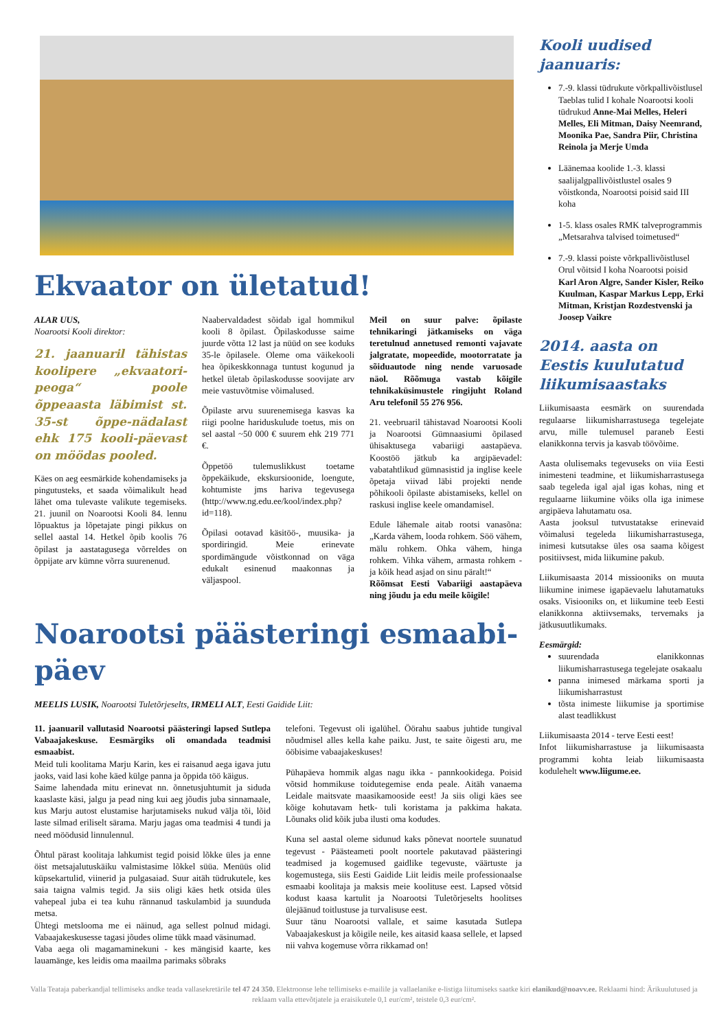Ekvaator on ületatud!
ALAR UUS,
Noarootsi Kooli direktor:
21. jaanuaril tähistas koolipere „ekvaatori-peoga“ poole õppeaasta läbimist st. 35-st õppe-nädalast ehk 175 kooli-päevast on möödas pooled.
Käes on aeg eesmärkide kohendamiseks ja pingutusteks, et saada võimalikult head lähet oma tulevaste valikute tegemiseks. 21. juunil on Noarootsi Kooli 84. lennu lõpuaktus ja lõpetajate pingi pikkus on sellel aastal 14. Hetkel õpib koolis 76 õpilast ja aastatagusega võrreldes on õppijate arv kümne võrra suurenenud.
Naabervaldadest sõidab igal hommikul kooli 8 õpilast. Õpilaskodusse saime juurde võtta 12 last ja nüüd on see koduks 35-le õpilasele. Oleme oma väikekooli hea õpikeskkonnaga tuntust kogunud ja hetkel ületab õpilaskodusse soovijate arv meie vastuvõtmise võimalused.
Õpilaste arvu suurenemisega kasvas ka riigi poolne hariduskulude toetus, mis on sel aastal ~50 000 € suurem ehk 219 771 €.
Õppetöö tulemuslikkust toetame õppekäikude, ekskursioonide, loengute, kohtumiste jms hariva tegevusega (http://www.ng.edu.ee/kool/index.php?id=118).
Õpilasi ootavad käsitöö-, muusika- ja spordiringid. Meie erinevate spordimängude võistkonnad on väga edukalt esinenud maakonnas ja väljaspool.
Meil on suur palve: õpilaste tehnikaringi jätkamiseks on väga teretulnud annetused remonti vajavate jalgratate, mopeedide, mootorratate ja sõiduautode ning nende varuosade näol. Rõõmuga vastab kõigile tehnikaküsimustele ringijuht Roland Aru telefonil 55 276 956.
21. veebruaril tähistavad Noarootsi Kooli ja Noarootsi Gümnaasiumi õpilased ühisaktusega vabariigi aastapäeva. Koostöö jätkub ka argipäevadel: vabatahtlikud gümnasistid ja inglise keele õpetaja viivad läbi projekti nende põhikooli õpilaste abistamiseks, kellel on raskusi inglise keele omandamisel.
Edule lähemale aitab rootsi vanasõna: „Karda vähem, looda rohkem. Söö vähem, mälu rohkem. Ohka vähem, hinga rohkem. Vihka vähem, armasta rohkem - ja kõik head asjad on sinu päralt!“
Rõõmsat Eesti Vabariigi aastapäeva ning jõudu ja edu meile kõigile!
Noarootsi päästeringi esmaabi-päev
MEELIS LUSIK, Noarootsi Tuletõrjeselts, IRMELI ALT, Eesti Gaidide Liit:
11. jaanuaril vallutasid Noarootsi päästeringi lapsed Sutlepa Vabaajakeskuse. Eesmärgiks oli omandada teadmisi esmaabist.
Meid tuli koolitama Marju Karin, kes ei raisanud aega igava jutu jaoks, vaid lasi kohe käed külge panna ja õppida töö käigus.
Saime lahendada mitu erinevat nn. õnnetusjuhtumit ja siduda kaaslaste käsi, jalgu ja pead ning kui aeg jõudis juba sinnamaale, kus Marju autost elustamise harjutamiseks nukud välja tõi, lõid laste silmad eriliselt särama. Marju jagas oma teadmisi 4 tundi ja need möödusid linnulennul.
Õhtul pärast koolitaja lahkumist tegid poisid lõkke üles ja enne öist metsajalutuskäiku valmistasime lõkkel süüa. Menüüs olid küpsekartulid, viinerid ja pulgasaiad. Suur aitäh tüdrukutele, kes saia taigna valmis tegid. Ja siis oligi käes hetk otsida üles vahepeal juba ei tea kuhu rännanud taskulambid ja suunduda metsa.
Ühtegi metslooma me ei näinud, aga sellest polnud midagi. Vabaajakeskusesse tagasi jõudes olime tükk maad väsinumad.
Vaba aega oli magamaminekuni - kes mängisid kaarte, kes lauamänge, kes leidis oma maailma parimaks sõbraks
telefoni. Tegevust oli igalühel. Öörahu saabus juhtide tungival nõudmisel alles kella kahe paiku. Just, te saite õigesti aru, me ööbisime vabaajakeskuses!
Pühapäeva hommik algas nagu ikka - pannkookidega. Poisid võtsid hommikuse toidutegemise enda peale. Aitäh vanaema Leidale maitsvate maasikamooside eest! Ja siis oligi käes see kõige kohutavam hetk- tuli koristama ja pakkima hakata. Lõunaks olid kõik juba ilusti oma kodudes.
Kuna sel aastal oleme sidunud kaks põnevat noortele suunatud tegevust - Päästeameti poolt noortele pakutavad päästeringi teadmised ja kogemused gaidlike tegevuste, väärtuste ja kogemustega, siis Eesti Gaidide Liit leidis meile professionaalse esmaabi koolitaja ja maksis meie koolituse eest. Lapsed võtsid kodust kaasa kartulit ja Noarootsi Tuletõrjeselts hoolitses ülejäänud toitlustuse ja turvalisuse eest.
Suur tänu Noarootsi vallale, et saime kasutada Sutlepa Vabaajakeskust ja kõigile neile, kes aitasid kaasa sellele, et lapsed nii vahva kogemuse võrra rikkamad on!
Kooli uudised jaanuaris:
7.-9. klassi tüdrukute võrkpallivõistlusel Taeblas tulid I kohale Noarootsi kooli tüdrukud Anne-Mai Melles, Heleri Melles, Eli Mitman, Daisy Neemrand, Moonika Pae, Sandra Piir, Christina Reinola ja Merje Umda
Läänemaa koolide 1.-3. klassi saalijalgpallivõistlustel osales 9 võistkonda, Noarootsi poisid said III koha
1-5. klass osales RMK talveprogrammis „Metsarahva talvised toimetused“
7.-9. klassi poiste võrkpallivõistlusel Orul võitsid I koha Noarootsi poisid Karl Aron Algre, Sander Kisler, Reiko Kuulman, Kaspar Markus Lepp, Erki Mitman, Kristjan Rozdestvenski ja Joosep Vaikre
2014. aasta on Eestis kuulutatud liikumisaastaks
Liikumisaasta eesmärk on suurendada regulaarse liikumisharrastusega tegelejate arvu, mille tulemusel paraneb Eesti elanikkonna tervis ja kasvab töövõime.
Aasta olulisemaks tegevuseks on viia Eesti inimesteni teadmine, et liikumisharrastusega saab tegeleda igal ajal igas kohas, ning et regulaarne liikumine võiks olla iga inimese argipäeva lahutamatu osa.
Aasta jooksul tutvustatakse erinevaid võimalusi tegeleda liikumisharrastusega, inimesi kutsutakse üles osa saama kõigest positiivsest, mida liikumine pakub.
Liikumisaasta 2014 missiooniks on muuta liikumine inimese igapäevaelu lahutamatuks osaks. Visiooniks on, et liikumine teeb Eesti elanikkonna aktiivsemaks, tervemaks ja jätkusuutlikumaks.
Eesmärgid:
suurendada elanikkonnas liikumisharrastusega tegelejate osakaalu
panna inimesed märkama sporti ja liikumisharrastust
tõsta inimeste liikumise ja sportimise alast teadlikkust
Liikumisaasta 2014 - terve Eesti eest!
Infot liikumisharrastuse ja liikumisaasta programmi kohta leiab liikumisaasta kodulehelt www.liigume.ee.
Valla Teataja paberkandjal tellimiseks andke teada vallasekretärile tel 47 24 350. Elektroonse lehe tellimiseks e-mailile ja vallaelanike e-listiga liitumiseks saatke kiri elanikud@noavv.ee. Reklaami hind: Ärikuulutused ja reklaam valla ettevõtjatele ja eraisikutele 0,1 eur/cm², teistele 0,3 eur/cm².